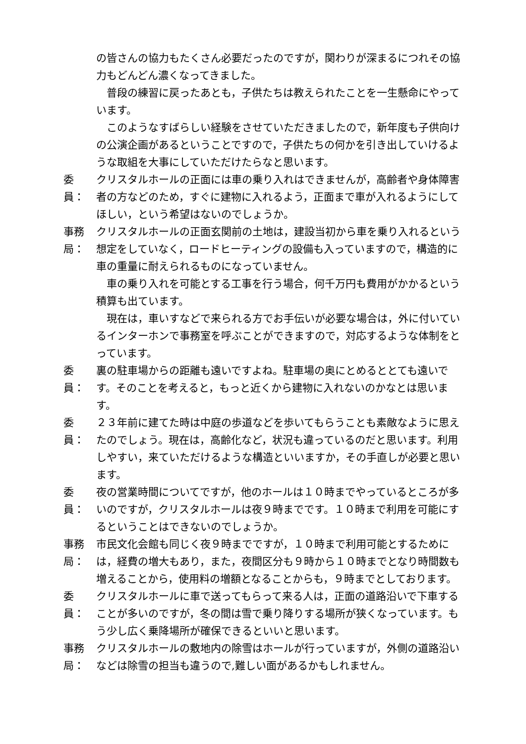の皆さんの協力もたくさん必要だったのですが，関わりが深まるにつれその協力もどんどん濃くなってきました。
普段の練習に戻ったあとも，子供たちは教えられたことを一生懸命にやっています。
このようなすばらしい経験をさせていただきましたので，新年度も子供向けの公演企画があるということですので，子供たちの何かを引き出していけるような取組を大事にしていただけたらなと思います。
委　員：
クリスタルホールの正面には車の乗り入れはできませんが，高齢者や身体障害者の方などのため，すぐに建物に入れるよう，正面まで車が入れるようにしてほしい，という希望はないのでしょうか。
事務局：
クリスタルホールの正面玄関前の土地は，建設当初から車を乗り入れるという想定をしていなく，ロードヒーティングの設備も入っていますので，構造的に車の重量に耐えられるものになっていません。
車の乗り入れを可能とする工事を行う場合，何千万円も費用がかかるという積算も出ています。
現在は，車いすなどで来られる方でお手伝いが必要な場合は，外に付いているインターホンで事務室を呼ぶことができますので，対応するような体制をとっています。
委　員：
裏の駐車場からの距離も遠いですよね。駐車場の奥にとめるととても遠いです。そのことを考えると，もっと近くから建物に入れないのかなとは思います。
委　員：
２３年前に建てた時は中庭の歩道などを歩いてもらうことも素敵なように思えたのでしょう。現在は，高齢化など，状況も違っているのだと思います。利用しやすい，来ていただけるような構造といいますか，その手直しが必要と思います。
委　員：
夜の営業時間についてですが，他のホールは１０時までやっているところが多いのですが，クリスタルホールは夜９時までです。１０時まで利用を可能にするということはできないのでしょうか。
事務局：
市民文化会館も同じく夜９時までですが，１０時まで利用可能とするためには，経費の増大もあり，また，夜間区分も９時から１０時までとなり時間数も増えることから，使用料の増額となることからも，９時までとしております。
委　員：
クリスタルホールに車で送ってもらって来る人は，正面の道路沿いで下車することが多いのですが，冬の間は雪で乗り降りする場所が狭くなっています。もう少し広く乗降場所が確保できるといいと思います。
事務局：
クリスタルホールの敷地内の除雪はホールが行っていますが，外側の道路沿いなどは除雪の担当も違うので,難しい面があるかもしれません。